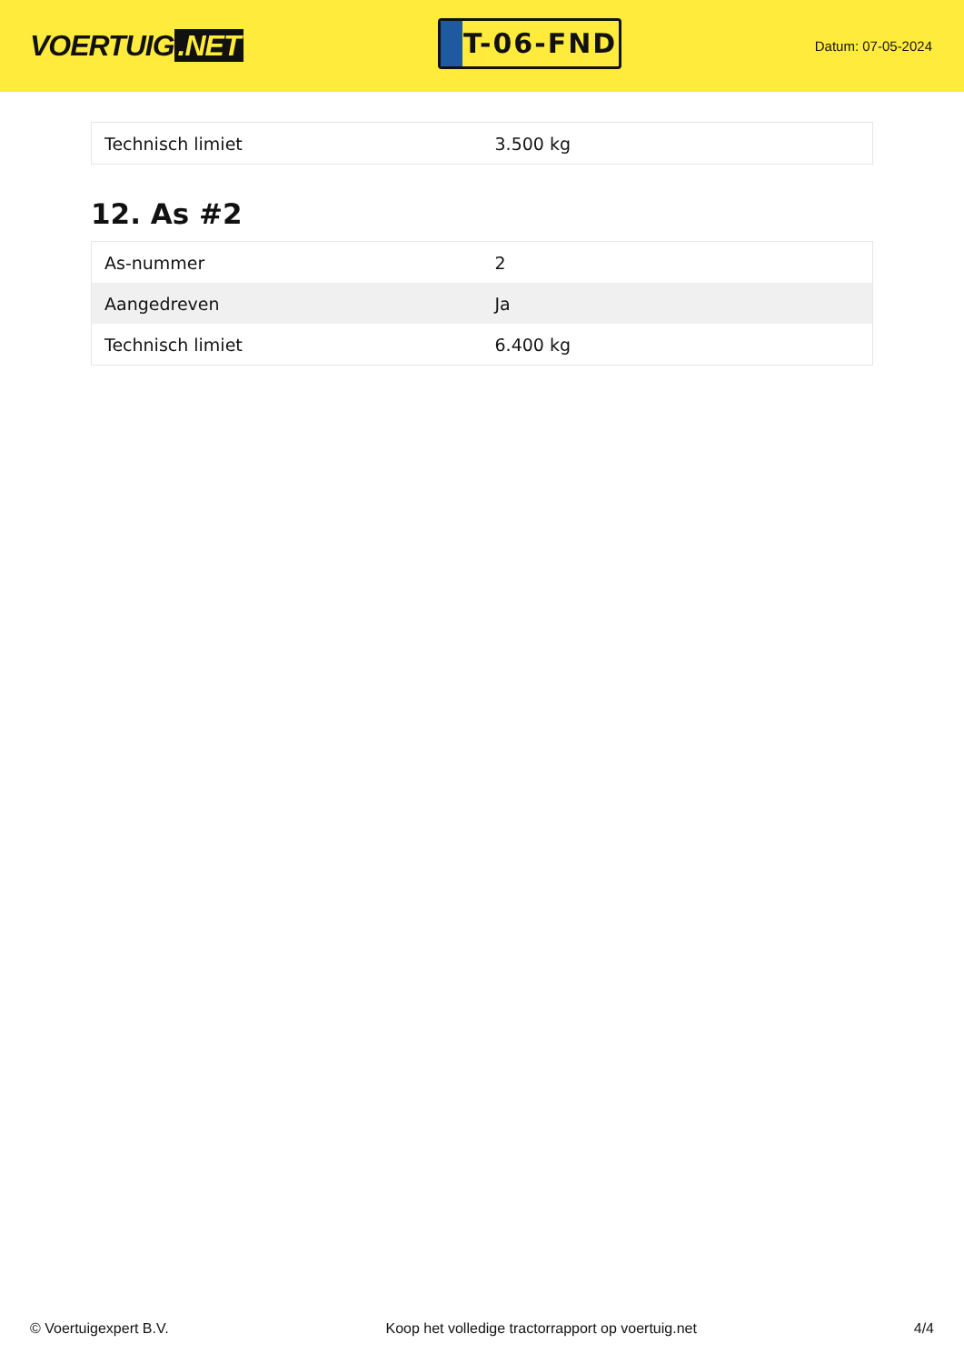VOERTUIG.NET
T-06-FND
Datum: 07-05-2024
| Technisch limiet | 3.500 kg |
12. As #2
| As-nummer | 2 |
| Aangedreven | Ja |
| Technisch limiet | 6.400 kg |
© Voertuigexpert B.V. Koop het volledige tractorrapport op voertuig.net 4/4